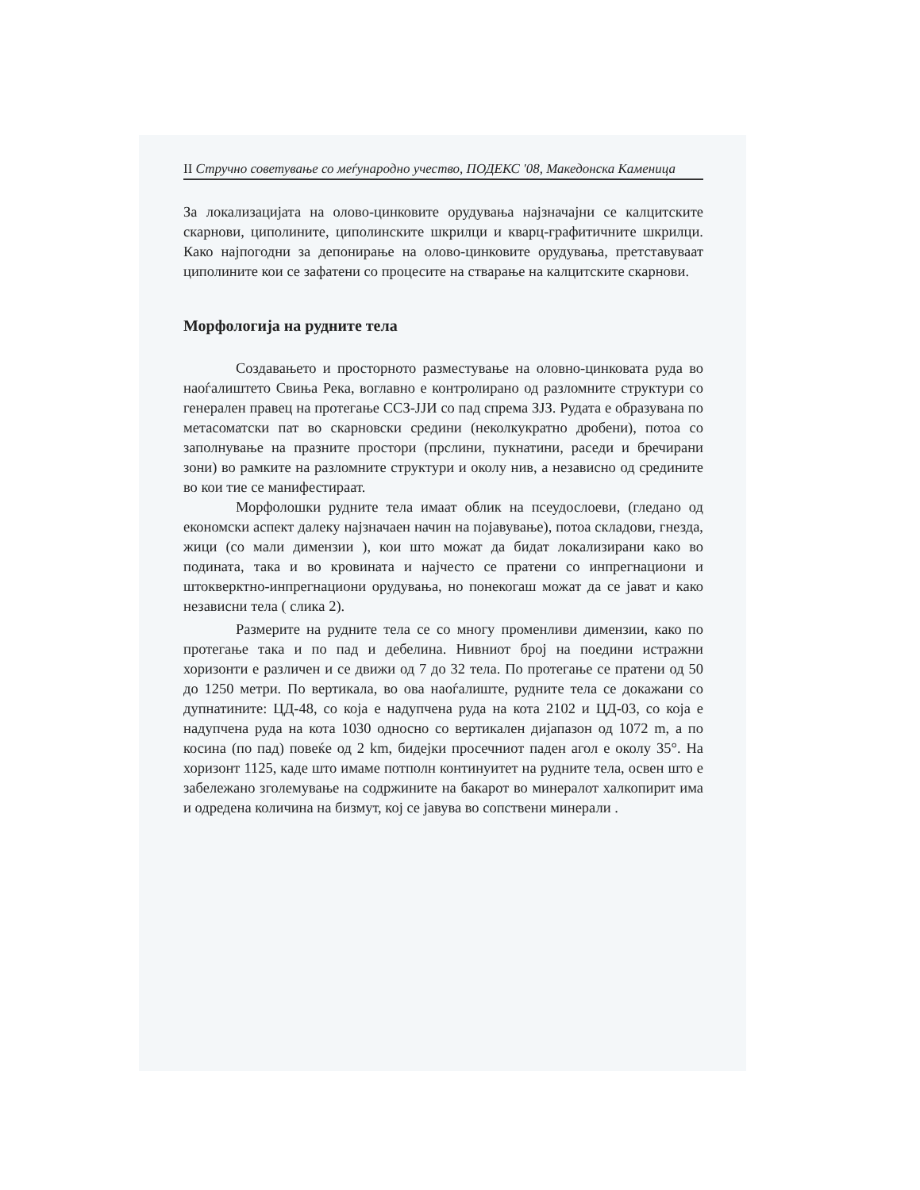II Стручно советување со меѓународно учество, ПОДЕКС '08, Македонска Каменица
За локализацијата на олово-цинковите орудувања најзначајни се калцитските скарнови, циполините, циполинските шкрилци и кварц-графитичните шкрилци. Како најпогодни за депонирање на олово-цинковите орудувања, претставуваат циполините кои се зафатени со процесите на стварање на калцитските скарнови.
Морфологија на рудните тела
Создавањето и просторното разместување на оловно-цинковата руда во наоѓалиштето Свиња Река, воглавно е контролирано од разломните структури со генерален правец на протегање ССЗ-ЈЈИ со пад спрема ЗЈЗ. Рудата е образувана по метасоматски пат во скарновски средини (неколкукратно дробени), потоа со заполнување на празните простори (прслини, пукнатини, раседи и бречирани зони) во рамките на разломните структури и околу нив, а независно од средините во кои тие се манифестираат.
Морфолошки рудните тела имаат облик на псеудослоеви, (гледано од економски аспект далеку најзначаен начин на појавување), потоа складови, гнезда, жици (со мали димензии ), кои што можат да бидат локализирани како во подината, така и во кровината и најчесто се пратени со инпрегнациони и штокверктно-инпрегнациони орудувања, но понекогаш можат да се јават и како независни тела ( слика 2).
Размерите на рудните тела се со многу променливи димензии, како по протегање така и по пад и дебелина. Нивниот број на поедини истражни хоризонти е различен и се движи од 7 до 32 тела. По протегање се пратени од 50 до 1250 метри. По вертикала, во ова наоѓалиште, рудните тела се докажани со дупнатините: ЦД-48, со која е надупчена руда на кота 2102 и ЦД-03, со која е надупчена руда на кота 1030 односно со вертикален дијапазон од 1072 m, а по косина (по пад) повеќе од 2 km, бидејки просечниот паден агол е околу 35°. На хоризонт 1125, каде што имаме потполн континуитет на рудните тела, освен што е забележано зголемување на содржините на бакарот во минералот халкопирит има и одредена количина на бизмут, кој се јавува во сопствени минерали .